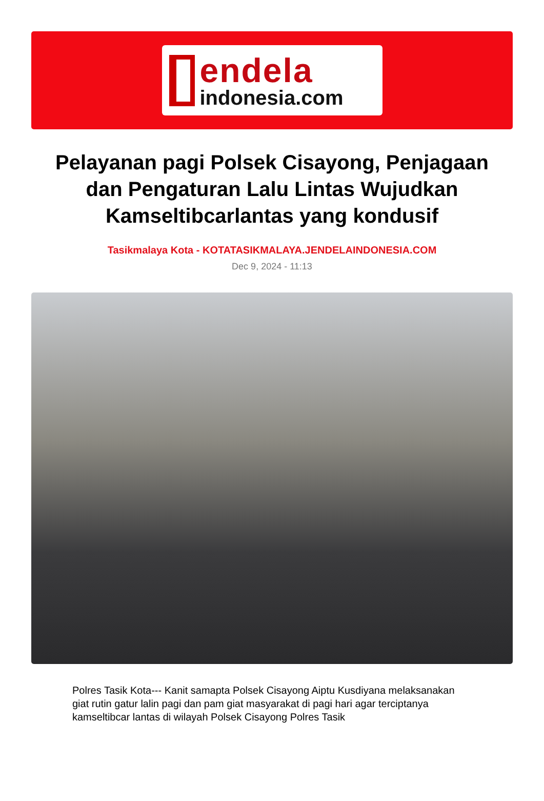endela
indonesia.com
Pelayanan pagi Polsek Cisayong, Penjagaan dan Pengaturan Lalu Lintas Wujudkan Kamseltibcarlantas yang kondusif
Tasikmalaya Kota - KOTATASIKMALAYA.JENDELAINDONESIA.COM
Dec 9, 2024 - 11:13
Polres Tasik Kota--- Kanit samapta Polsek Cisayong Aiptu Kusdiyana melaksanakan giat rutin gatur lalin pagi dan pam giat masyarakat di pagi hari agar terciptanya kamseltibcar lantas di wilayah Polsek Cisayong Polres Tasik